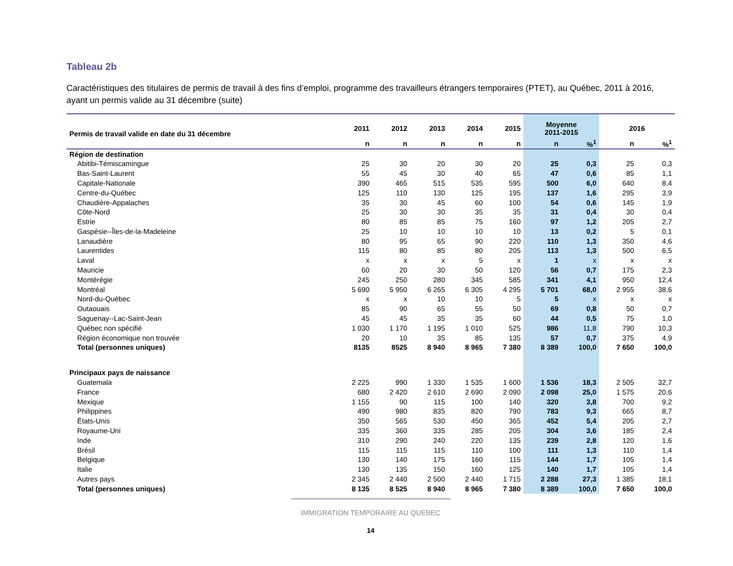Tableau 2b
Caractéristiques des titulaires de permis de travail à des fins d’emploi, programme des travailleurs étrangers temporaires (PTET), au Québec, 2011 à 2016, ayant un permis valide au 31 décembre (suite)
| Permis de travail valide en date du 31 décembre | 2011 | 2012 | 2013 | 2014 | 2015 | Moyenne 2011-2015 | | 2016 | |
| --- | --- | --- | --- | --- | --- | --- | --- | --- | --- |
| | n | n | n | n | n | n | %<sup>1</sup> | n | %<sup>1</sup> |
| Région de destination | | | | | | | | | |
| Abitibi-Témiscamingue | 25 | 30 | 20 | 30 | 20 | 25 | 0,3 | 25 | 0,3 |
| Bas-Saint-Laurent | 55 | 45 | 30 | 40 | 65 | 47 | 0,6 | 85 | 1,1 |
| Capitale-Nationale | 390 | 465 | 515 | 535 | 595 | 500 | 6,0 | 640 | 8,4 |
| Centre-du-Québec | 125 | 110 | 130 | 125 | 195 | 137 | 1,6 | 295 | 3,9 |
| Chaudière-Appalaches | 35 | 30 | 45 | 60 | 100 | 54 | 0,6 | 145 | 1,9 |
| Côte-Nord | 25 | 30 | 30 | 35 | 35 | 31 | 0,4 | 30 | 0,4 |
| Estrie | 80 | 85 | 85 | 75 | 160 | 97 | 1,2 | 205 | 2,7 |
| Gaspésie--Îles-de-la-Madeleine | 25 | 10 | 10 | 10 | 10 | 13 | 0,2 | 5 | 0,1 |
| Lanaudière | 80 | 95 | 65 | 90 | 220 | 110 | 1,3 | 350 | 4,6 |
| Laurentides | 115 | 80 | 85 | 80 | 205 | 113 | 1,3 | 500 | 6,5 |
| Laval | x | x | x | 5 | x | 1 | x | x | x |
| Mauricie | 60 | 20 | 30 | 50 | 120 | 56 | 0,7 | 175 | 2,3 |
| Montérégie | 245 | 250 | 280 | 345 | 585 | 341 | 4,1 | 950 | 12,4 |
| Montréal | 5 690 | 5 950 | 6 265 | 6 305 | 4 295 | 5 701 | 68,0 | 2 955 | 38,6 |
| Nord-du-Québec | x | x | 10 | 10 | 5 | 5 | x | x | x |
| Outaouais | 85 | 90 | 65 | 55 | 50 | 69 | 0,8 | 50 | 0,7 |
| Saguenay--Lac-Saint-Jean | 45 | 45 | 35 | 35 | 60 | 44 | 0,5 | 75 | 1,0 |
| Québec non spécifié | 1 030 | 1 170 | 1 195 | 1 010 | 525 | 986 | 11,8 | 790 | 10,3 |
| Région économique non trouvée | 20 | 10 | 35 | 85 | 135 | 57 | 0,7 | 375 | 4,9 |
| Total (personnes uniques) | 8135 | 8525 | 8 940 | 8 965 | 7 380 | 8 389 | 100,0 | 7 650 | 100,0 |
| Principaux pays de naissance | | | | | | | | | |
| Guatemala | 2 225 | 990 | 1 330 | 1 535 | 1 600 | 1 536 | 18,3 | 2 505 | 32,7 |
| France | 680 | 2 420 | 2 610 | 2 690 | 2 090 | 2 098 | 25,0 | 1 575 | 20,6 |
| Mexique | 1 155 | 90 | 115 | 100 | 140 | 320 | 3,8 | 700 | 9,2 |
| Philippines | 490 | 980 | 835 | 820 | 790 | 783 | 9,3 | 665 | 8,7 |
| États-Unis | 350 | 565 | 530 | 450 | 365 | 452 | 5,4 | 205 | 2,7 |
| Royaume-Uni | 335 | 360 | 335 | 285 | 205 | 304 | 3,6 | 185 | 2,4 |
| Inde | 310 | 290 | 240 | 220 | 135 | 239 | 2,8 | 120 | 1,6 |
| Brésil | 115 | 115 | 115 | 110 | 100 | 111 | 1,3 | 110 | 1,4 |
| Belgique | 130 | 140 | 175 | 160 | 115 | 144 | 1,7 | 105 | 1,4 |
| Italie | 130 | 135 | 150 | 160 | 125 | 140 | 1,7 | 105 | 1,4 |
| Autres pays | 2 345 | 2 440 | 2 500 | 2 440 | 1 715 | 2 288 | 27,3 | 1 385 | 18,1 |
| Total (personnes uniques) | 8 135 | 8 525 | 8 940 | 8 965 | 7 380 | 8 389 | 100,0 | 7 650 | 100,0 |
IMMIGRATION TEMPORAIRE AU QUEBEC
14